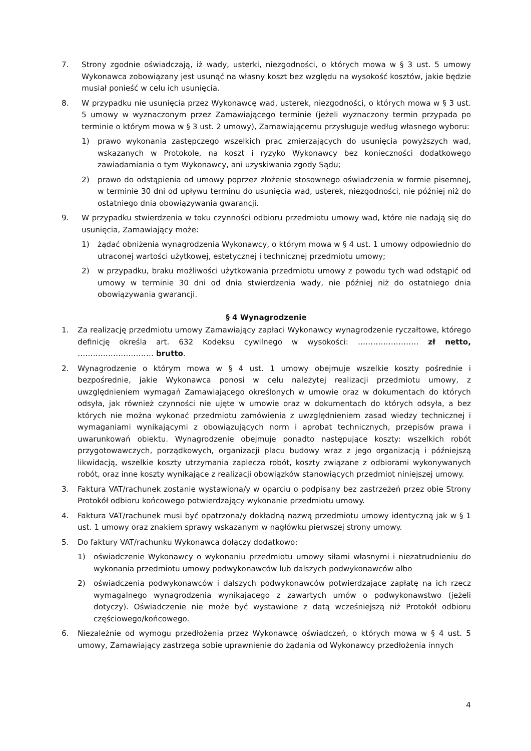7. Strony zgodnie oświadczają, iż wady, usterki, niezgodności, o których mowa w § 3 ust. 5 umowy Wykonawca zobowiązany jest usunąć na własny koszt bez względu na wysokość kosztów, jakie będzie musiał ponieść w celu ich usunięcia.
8. W przypadku nie usunięcia przez Wykonawcę wad, usterek, niezgodności, o których mowa w § 3 ust. 5 umowy w wyznaczonym przez Zamawiającego terminie (jeżeli wyznaczony termin przypada po terminie o którym mowa w § 3 ust. 2 umowy), Zamawiającemu przysługuje według własnego wyboru:
1) prawo wykonania zastępczego wszelkich prac zmierzających do usunięcia powyższych wad, wskazanych w Protokole, na koszt i ryzyko Wykonawcy bez konieczności dodatkowego zawiadamiania o tym Wykonawcy, ani uzyskiwania zgody Sądu;
2) prawo do odstąpienia od umowy poprzez złożenie stosownego oświadczenia w formie pisemnej, w terminie 30 dni od upływu terminu do usunięcia wad, usterek, niezgodności, nie później niż do ostatniego dnia obowiązywania gwarancji.
9. W przypadku stwierdzenia w toku czynności odbioru przedmiotu umowy wad, które nie nadają się do usunięcia, Zamawiający może:
1) żądać obniżenia wynagrodzenia Wykonawcy, o którym mowa w § 4 ust. 1 umowy odpowiednio do utraconej wartości użytkowej, estetycznej i technicznej przedmiotu umowy;
2) w przypadku, braku możliwości użytkowania przedmiotu umowy z powodu tych wad odstąpić od umowy w terminie 30 dni od dnia stwierdzenia wady, nie później niż do ostatniego dnia obowiązywania gwarancji.
§ 4 Wynagrodzenie
1. Za realizację przedmiotu umowy Zamawiający zapłaci Wykonawcy wynagrodzenie ryczałtowe, którego definicję określa art. 632 Kodeksu cywilnego w wysokości: …………………… zł netto, ………………………… brutto.
2. Wynagrodzenie o którym mowa w § 4 ust. 1 umowy obejmuje wszelkie koszty pośrednie i bezpośrednie, jakie Wykonawca ponosi w celu należytej realizacji przedmiotu umowy, z uwzględnieniem wymagań Zamawiającego określonych w umowie oraz w dokumentach do których odsyła, jak również czynności nie ujęte w umowie oraz w dokumentach do których odsyła, a bez których nie można wykonać przedmiotu zamówienia z uwzględnieniem zasad wiedzy technicznej i wymaganiami wynikającymi z obowiązujących norm i aprobat technicznych, przepisów prawa i uwarunkowań obiektu. Wynagrodzenie obejmuje ponadto następujące koszty: wszelkich robót przygotowawczych, porządkowych, organizacji placu budowy wraz z jego organizacją i późniejszą likwidacją, wszelkie koszty utrzymania zaplecza robót, koszty związane z odbiorami wykonywanych robót, oraz inne koszty wynikające z realizacji obowiązków stanowiących przedmiot niniejszej umowy.
3. Faktura VAT/rachunek zostanie wystawiona/y w oparciu o podpisany bez zastrzeżeń przez obie Strony Protokół odbioru końcowego potwierdzający wykonanie przedmiotu umowy.
4. Faktura VAT/rachunek musi być opatrzona/y dokładną nazwą przedmiotu umowy identyczną jak w § 1 ust. 1 umowy oraz znakiem sprawy wskazanym w nagłówku pierwszej strony umowy.
5. Do faktury VAT/rachunku Wykonawca dołączy dodatkowo:
1) oświadczenie Wykonawcy o wykonaniu przedmiotu umowy siłami własnymi i niezatrudnieniu do wykonania przedmiotu umowy podwykonawców lub dalszych podwykonawców albo
2) oświadczenia podwykonawców i dalszych podwykonawców potwierdzające zapłatę na ich rzecz wymagalnego wynagrodzenia wynikającego z zawartych umów o podwykonawstwo (jeżeli dotyczy). Oświadczenie nie może być wystawione z datą wcześniejszą niż Protokół odbioru częściowego/końcowego.
6. Niezależnie od wymogu przedłożenia przez Wykonawcę oświadczeń, o których mowa w § 4 ust. 5 umowy, Zamawiający zastrzega sobie uprawnienie do żądania od Wykonawcy przedłożenia innych
4